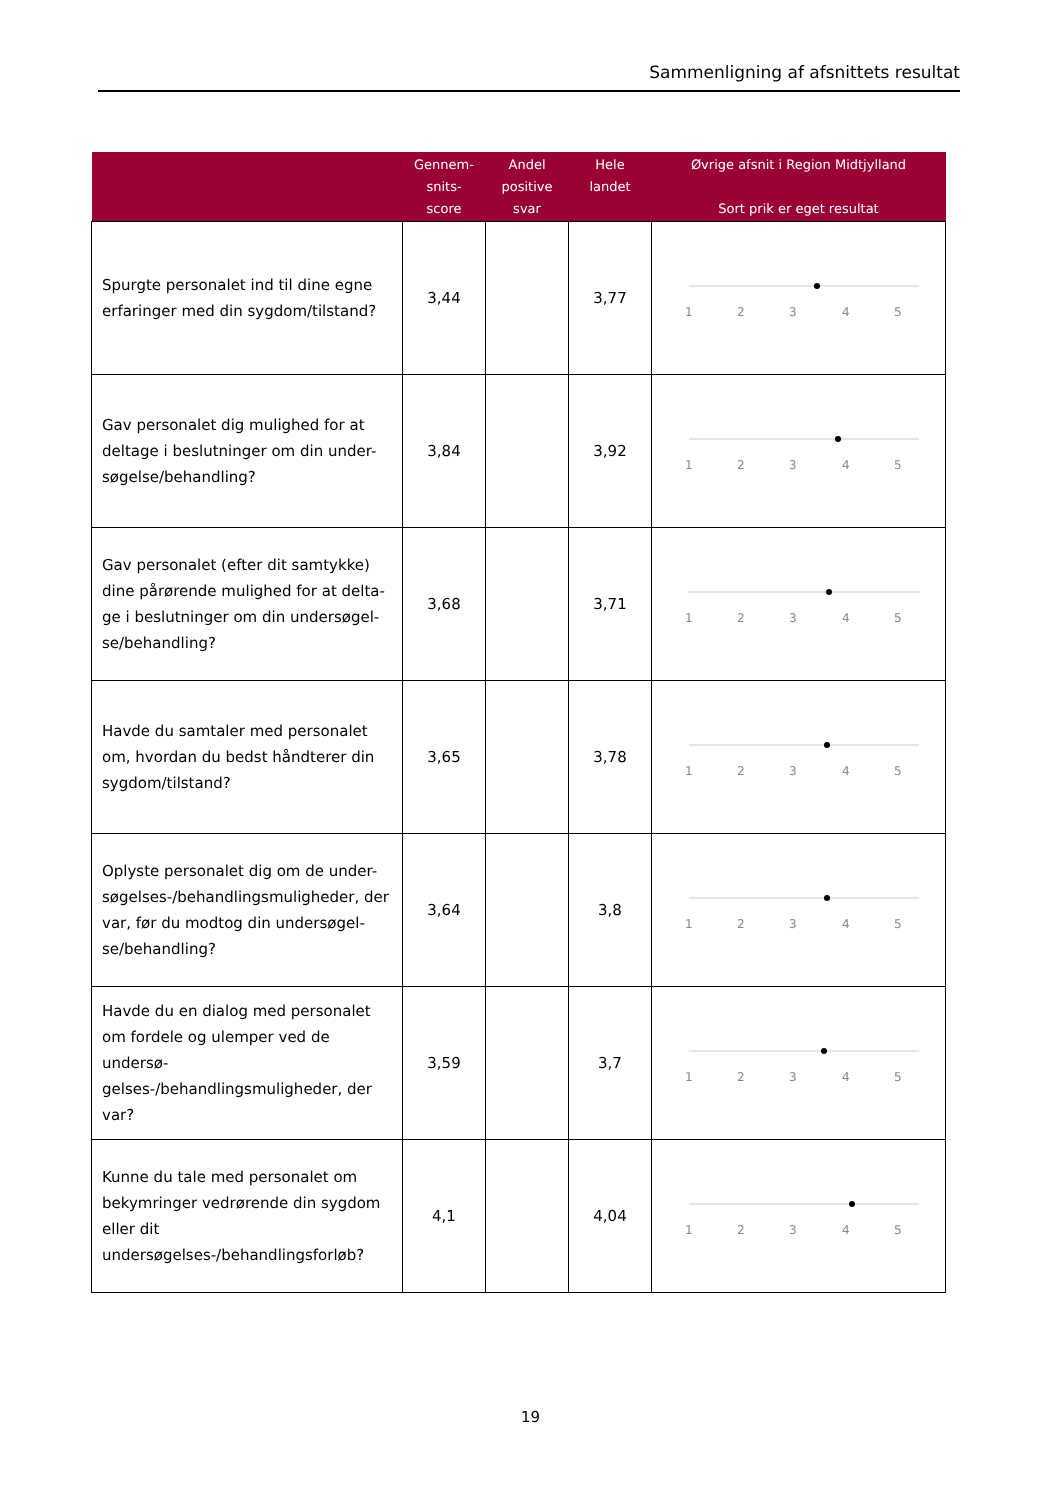Sammenligning af afsnittets resultat
| | Gennem- snits- score | Andel positive svar | Hele landet | Øvrige afsnit i Region Midtjylland Sort prik er eget resultat |
| --- | --- | --- | --- | --- |
| Spurgte personalet ind til dine egne erfaringer med din sygdom/tilstand? | 3,44 | | 3,77 | 1 2 3 4 5 |
| Gav personalet dig mulighed for at deltage i beslutninger om din under-søgelse/behandling? | 3,84 | | 3,92 | 1 2 3 4 5 |
| Gav personalet (efter dit samtykke) dine pårørende mulighed for at delta-ge i beslutninger om din undersøgel-se/behandling? | 3,68 | | 3,71 | 1 2 3 4 5 |
| Havde du samtaler med personalet om, hvordan du bedst håndterer din sygdom/tilstand? | 3,65 | | 3,78 | 1 2 3 4 5 |
| Oplyste personalet dig om de under-søgelses-/behandlingsmuligheder, der var, før du modtog din undersøgel-se/behandling? | 3,64 | | 3,8 | 1 2 3 4 5 |
| Havde du en dialog med personalet om fordele og ulemper ved de undersø-gelses-/behandlingsmuligheder, der var? | 3,59 | | 3,7 | 1 2 3 4 5 |
| Kunne du tale med personalet om bekymringer vedrørende din sygdom eller dit undersøgelses-/behandlingsforløb? | 4,1 | | 4,04 | 1 2 3 4 5 |
19